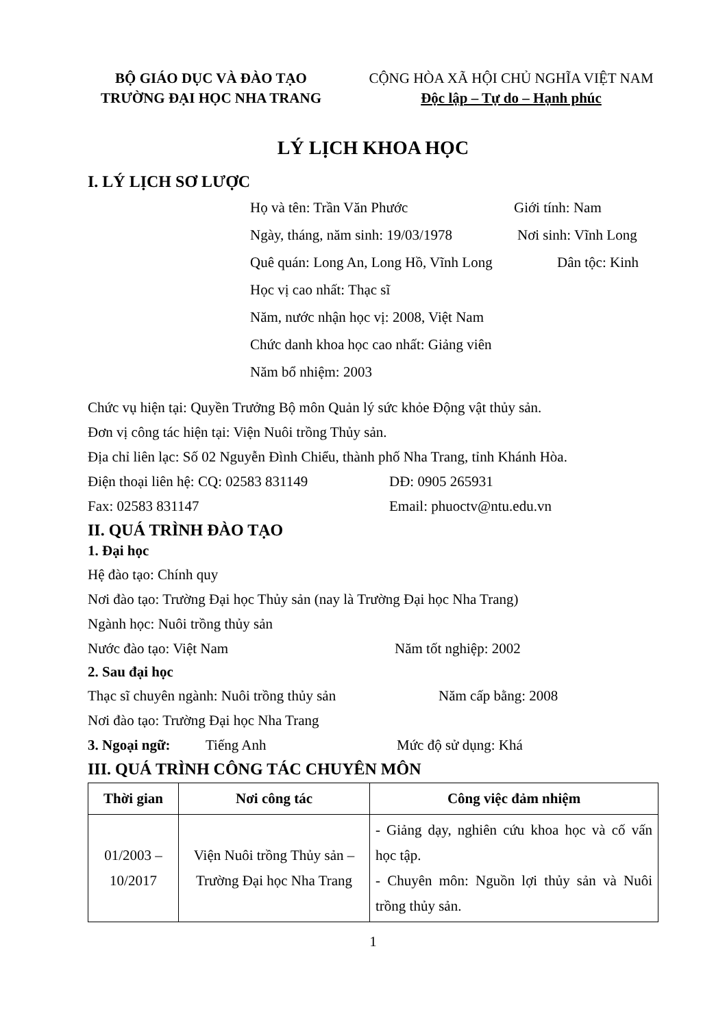BỘ GIÁO DỤC VÀ ĐÀO TẠO
TRƯỜNG ĐẠI HỌC NHA TRANG
CỘNG HÒA XÃ HỘI CHỦ NGHĨA VIỆT NAM
Độc lập – Tự do – Hạnh phúc
LÝ LỊCH KHOA HỌC
I. LÝ LỊCH SƠ LƯỢC
Họ và tên: Trần Văn Phước Giới tính: Nam
Ngày, tháng, năm sinh: 19/03/1978 Nơi sinh: Vĩnh Long
Quê quán: Long An, Long Hồ, Vĩnh Long Dân tộc: Kinh
Học vị cao nhất: Thạc sĩ
Năm, nước nhận học vị: 2008, Việt Nam
Chức danh khoa học cao nhất: Giảng viên
Năm bổ nhiệm: 2003
Chức vụ hiện tại: Quyền Trưởng Bộ môn Quản lý sức khỏe Động vật thủy sản.
Đơn vị công tác hiện tại: Viện Nuôi trồng Thủy sản.
Địa chỉ liên lạc: Số 02 Nguyễn Đình Chiểu, thành phố Nha Trang, tỉnh Khánh Hòa.
Điện thoại liên hệ: CQ: 02583 831149 DĐ: 0905 265931
Fax: 02583 831147 Email: phuoctv@ntu.edu.vn
II. QUÁ TRÌNH ĐÀO TẠO
1. Đại học
Hệ đào tạo: Chính quy
Nơi đào tạo: Trường Đại học Thủy sản (nay là Trường Đại học Nha Trang)
Ngành học: Nuôi trồng thủy sản
Nước đào tạo: Việt Nam Năm tốt nghiệp: 2002
2. Sau đại học
Thạc sĩ chuyên ngành: Nuôi trồng thủy sản Năm cấp bằng: 2008
Nơi đào tạo: Trường Đại học Nha Trang
3. Ngoại ngữ: Tiếng Anh Mức độ sử dụng: Khá
III. QUÁ TRÌNH CÔNG TÁC CHUYÊN MÔN
| Thời gian | Nơi công tác | Công việc đảm nhiệm |
| --- | --- | --- |
| 01/2003 – 10/2017 | Viện Nuôi trồng Thủy sản – Trường Đại học Nha Trang | - Giảng dạy, nghiên cứu khoa học và cố vấn học tập. - Chuyên môn: Nguồn lợi thủy sản và Nuôi trồng thủy sản. |
1